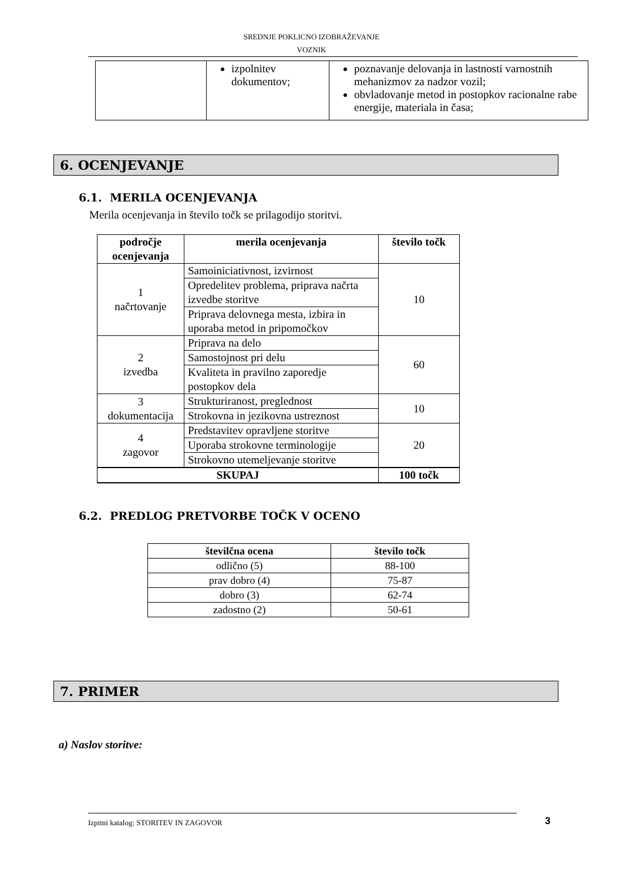SREDNJE POKLICNO IZOBRAŽEVANJE
VOZNIK
| | izpolnitev dokumentov; | poznavanje delovanja in lastnosti varnostnih mehanizmov za nadzor vozil; obvladovanje metod in postopkov racionalne rabe energije, materiala in časa; |
6. OCENJEVANJE
6.1. MERILA OCENJEVANJA
Merila ocenjevanja in število točk se prilagodijo storitvi.
| področje ocenjevanja | merila ocenjevanja | število točk |
| --- | --- | --- |
| 1 načrtovanje | Samoiniciativnost, izvirnost | 10 |
| | Opredelitev problema, priprava načrta izvedbe storitve | |
| | Priprava delovnega mesta, izbira in uporaba metod in pripomočkov | |
| 2 izvedba | Priprava na delo | 60 |
| | Samostojnost pri delu | |
| | Kvaliteta in pravilno zaporedje postopkov dela | |
| 3 dokumentacija | Strukturiranost, preglednost | 10 |
| | Strokovna in jezikovna ustreznost | |
| 4 zagovor | Predstavitev opravljene storitve | 20 |
| | Uporaba strokovne terminologije | |
| | Strokovno utemeljevanje storitve | |
| SKUPAJ | | 100 točk |
6.2. PREDLOG PRETVORBE TOČK V OCENO
| številčna ocena | število točk |
| --- | --- |
| odlično (5) | 88-100 |
| prav dobro (4) | 75-87 |
| dobro (3) | 62-74 |
| zadostno (2) | 50-61 |
7. PRIMER
a) Naslov storitve:
Izpitni katalog: STORITEV IN ZAGOVOR 3